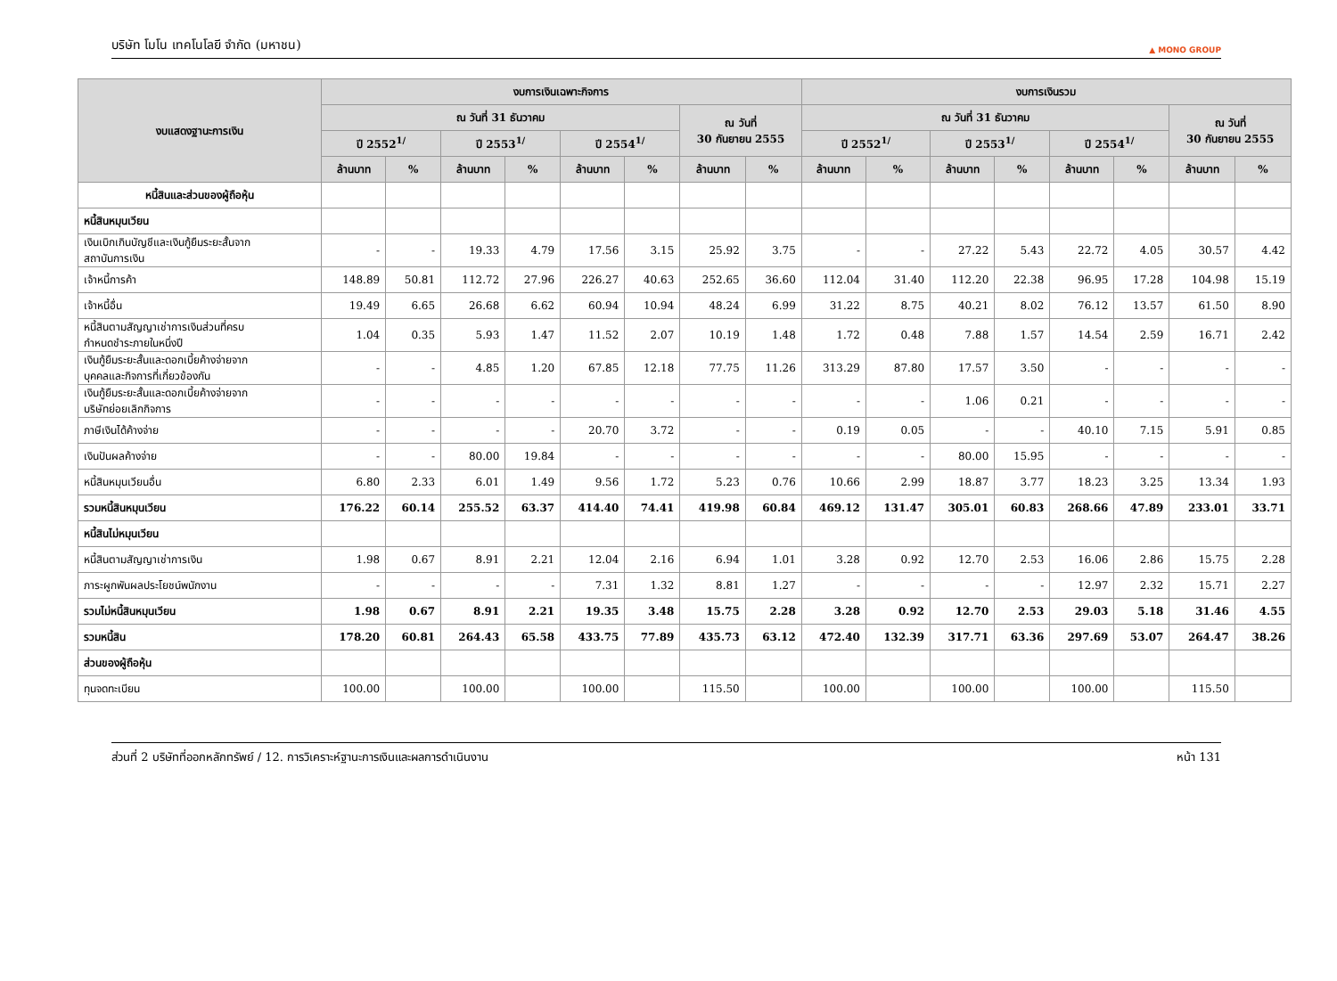บริษัท โมโน เทคโนโลยี จำกัด (มหาชน) ▲ MONO GROUP
| งบแสดงฐานะการเงิน | งบการเงินเฉพาะกิจการ | | | | | | | | งบการเงินรวม | | | | | | | |
| --- | --- | --- | --- | --- | --- | --- | --- | --- | --- | --- | --- | --- | --- | --- | --- | --- |
| | ณ วันที่ 31 ธันวาคม | | | | | | ณ วันที่ 30 กันยายน 2555 | | ณ วันที่ 31 ธันวาคม | | | | | | ณ วันที่ 30 กันยายน 2555 | |
| | ปี 2552<sup>1/</sup> | | ปี 2553<sup>1/</sup> | | ปี 2554<sup>1/</sup> | | | | ปี 2552<sup>1/</sup> | | ปี 2553<sup>1/</sup> | | ปี 2554<sup>1/</sup> | | | |
| | ล้านบาท | % | ล้านบาท | % | ล้านบาท | % | ล้านบาท | % | ล้านบาท | % | ล้านบาท | % | ล้านบาท | % | ล้านบาท | % |
| หนี้สินและส่วนของผู้ถือหุ้น | | | | | | | | | | | | | | | | |
| หนี้สินหมุนเวียน | | | | | | | | | | | | | | | | |
| เงินเบิกเกินบัญชีและเงินกู้ยืมระยะสั้นจาก สถาบันการเงิน | - | - | 19.33 | 4.79 | 17.56 | 3.15 | 25.92 | 3.75 | - | - | 27.22 | 5.43 | 22.72 | 4.05 | 30.57 | 4.42 |
| เจ้าหนี้การค้า | 148.89 | 50.81 | 112.72 | 27.96 | 226.27 | 40.63 | 252.65 | 36.60 | 112.04 | 31.40 | 112.20 | 22.38 | 96.95 | 17.28 | 104.98 | 15.19 |
| เจ้าหนี้อื่น | 19.49 | 6.65 | 26.68 | 6.62 | 60.94 | 10.94 | 48.24 | 6.99 | 31.22 | 8.75 | 40.21 | 8.02 | 76.12 | 13.57 | 61.50 | 8.90 |
| หนี้สินตามสัญญาเช่าการเงินส่วนที่ครบ กำหนดชำระภายในหนึ่งปี | 1.04 | 0.35 | 5.93 | 1.47 | 11.52 | 2.07 | 10.19 | 1.48 | 1.72 | 0.48 | 7.88 | 1.57 | 14.54 | 2.59 | 16.71 | 2.42 |
| เงินกู้ยืมระยะสั้นและดอกเบี้ยค้างจ่ายจาก บุคคลและกิจการที่เกี่ยวข้องกัน | - | - | 4.85 | 1.20 | 67.85 | 12.18 | 77.75 | 11.26 | 313.29 | 87.80 | 17.57 | 3.50 | - | - | - | - |
| เงินกู้ยืมระยะสั้นและดอกเบี้ยค้างจ่ายจาก บริษัทย่อยเลิกกิจการ | - | - | - | - | - | - | - | - | - | - | 1.06 | 0.21 | - | - | - | - |
| ภาษีเงินได้ค้างจ่าย | - | - | - | - | 20.70 | 3.72 | - | - | 0.19 | 0.05 | - | - | 40.10 | 7.15 | 5.91 | 0.85 |
| เงินปันผลค้างจ่าย | - | - | 80.00 | 19.84 | - | - | - | - | - | - | 80.00 | 15.95 | - | - | - | - |
| หนี้สินหมุนเวียนอื่น | 6.80 | 2.33 | 6.01 | 1.49 | 9.56 | 1.72 | 5.23 | 0.76 | 10.66 | 2.99 | 18.87 | 3.77 | 18.23 | 3.25 | 13.34 | 1.93 |
| รวมหนี้สินหมุนเวียน | 176.22 | 60.14 | 255.52 | 63.37 | 414.40 | 74.41 | 419.98 | 60.84 | 469.12 | 131.47 | 305.01 | 60.83 | 268.66 | 47.89 | 233.01 | 33.71 |
| หนี้สินไม่หมุนเวียน | | | | | | | | | | | | | | | | |
| หนี้สินตามสัญญาเช่าการเงิน | 1.98 | 0.67 | 8.91 | 2.21 | 12.04 | 2.16 | 6.94 | 1.01 | 3.28 | 0.92 | 12.70 | 2.53 | 16.06 | 2.86 | 15.75 | 2.28 |
| ภาระผูกพันผลประโยชน์พนักงาน | - | - | - | - | 7.31 | 1.32 | 8.81 | 1.27 | - | - | - | - | 12.97 | 2.32 | 15.71 | 2.27 |
| รวมไม่หนี้สินหมุนเวียน | 1.98 | 0.67 | 8.91 | 2.21 | 19.35 | 3.48 | 15.75 | 2.28 | 3.28 | 0.92 | 12.70 | 2.53 | 29.03 | 5.18 | 31.46 | 4.55 |
| รวมหนี้สิน | 178.20 | 60.81 | 264.43 | 65.58 | 433.75 | 77.89 | 435.73 | 63.12 | 472.40 | 132.39 | 317.71 | 63.36 | 297.69 | 53.07 | 264.47 | 38.26 |
| ส่วนของผู้ถือหุ้น | | | | | | | | | | | | | | | | |
| ทุนจดทะเบียน | 100.00 | | 100.00 | | 100.00 | | 115.50 | | 100.00 | | 100.00 | | 100.00 | | 115.50 | |
ส่วนที่ 2 บริษัทที่ออกหลักทรัพย์ / 12. การวิเคราะห์ฐานะการเงินและผลการดำเนินงาน หน้า 131